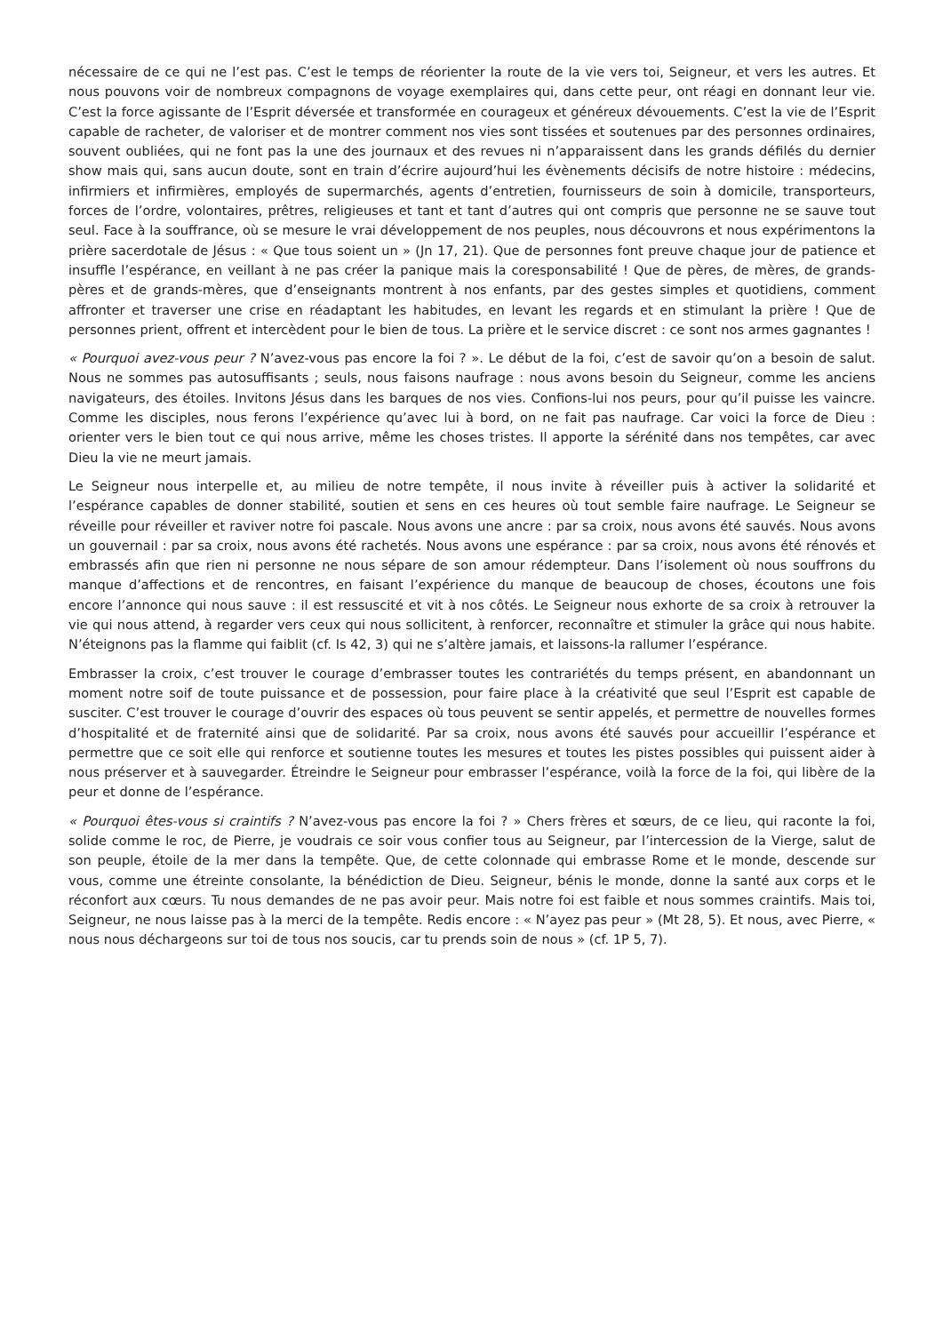nécessaire de ce qui ne l’est pas. C’est le temps de réorienter la route de la vie vers toi, Seigneur, et vers les autres. Et nous pouvons voir de nombreux compagnons de voyage exemplaires qui, dans cette peur, ont réagi en donnant leur vie. C’est la force agissante de l’Esprit déversée et transformée en courageux et généreux dévouements. C’est la vie de l’Esprit capable de racheter, de valoriser et de montrer comment nos vies sont tissées et soutenues par des personnes ordinaires, souvent oubliées, qui ne font pas la une des journaux et des revues ni n’apparaissent dans les grands défilés du dernier show mais qui, sans aucun doute, sont en train d’écrire aujourd’hui les évènements décisifs de notre histoire : médecins, infirmiers et infirmières, employés de supermarchés, agents d’entretien, fournisseurs de soin à domicile, transporteurs, forces de l’ordre, volontaires, prêtres, religieuses et tant et tant d’autres qui ont compris que personne ne se sauve tout seul. Face à la souffrance, où se mesure le vrai développement de nos peuples, nous découvrons et nous expérimentons la prière sacerdotale de Jésus : « Que tous soient un » (Jn 17, 21). Que de personnes font preuve chaque jour de patience et insuffle l’espérance, en veillant à ne pas créer la panique mais la coresponsabilité ! Que de pères, de mères, de grands-pères et de grands-mères, que d’enseignants montrent à nos enfants, par des gestes simples et quotidiens, comment affronter et traverser une crise en réadaptant les habitudes, en levant les regards et en stimulant la prière ! Que de personnes prient, offrent et intercèdent pour le bien de tous. La prière et le service discret : ce sont nos armes gagnantes !
« Pourquoi avez-vous peur ? N’avez-vous pas encore la foi ? ». Le début de la foi, c’est de savoir qu’on a besoin de salut. Nous ne sommes pas autosuffisants ; seuls, nous faisons naufrage : nous avons besoin du Seigneur, comme les anciens navigateurs, des étoiles. Invitons Jésus dans les barques de nos vies. Confions-lui nos peurs, pour qu’il puisse les vaincre. Comme les disciples, nous ferons l’expérience qu’avec lui à bord, on ne fait pas naufrage. Car voici la force de Dieu : orienter vers le bien tout ce qui nous arrive, même les choses tristes. Il apporte la sérénité dans nos tempêtes, car avec Dieu la vie ne meurt jamais.
Le Seigneur nous interpelle et, au milieu de notre tempête, il nous invite à réveiller puis à activer la solidarité et l’espérance capables de donner stabilité, soutien et sens en ces heures où tout semble faire naufrage. Le Seigneur se réveille pour réveiller et raviver notre foi pascale. Nous avons une ancre : par sa croix, nous avons été sauvés. Nous avons un gouvernail : par sa croix, nous avons été rachetés. Nous avons une espérance : par sa croix, nous avons été rénovés et embrassés afin que rien ni personne ne nous sépare de son amour rédempteur. Dans l’isolement où nous souffrons du manque d’affections et de rencontres, en faisant l’expérience du manque de beaucoup de choses, écoutons une fois encore l’annonce qui nous sauve : il est ressuscité et vit à nos côtés. Le Seigneur nous exhorte de sa croix à retrouver la vie qui nous attend, à regarder vers ceux qui nous sollicitent, à renforcer, reconnaître et stimuler la grâce qui nous habite. N’éteignons pas la flamme qui faiblit (cf. Is 42, 3) qui ne s’altère jamais, et laissons-la rallumer l’espérance.
Embrasser la croix, c’est trouver le courage d’embrasser toutes les contrariétés du temps présent, en abandonnant un moment notre soif de toute puissance et de possession, pour faire place à la créativité que seul l’Esprit est capable de susciter. C’est trouver le courage d’ouvrir des espaces où tous peuvent se sentir appelés, et permettre de nouvelles formes d’hospitalité et de fraternité ainsi que de solidarité. Par sa croix, nous avons été sauvés pour accueillir l’espérance et permettre que ce soit elle qui renforce et soutienne toutes les mesures et toutes les pistes possibles qui puissent aider à nous préserver et à sauvegarder. Étreindre le Seigneur pour embrasser l’espérance, voilà la force de la foi, qui libère de la peur et donne de l’espérance.
« Pourquoi êtes-vous si craintifs ? N’avez-vous pas encore la foi ? » Chers frères et sœurs, de ce lieu, qui raconte la foi, solide comme le roc, de Pierre, je voudrais ce soir vous confier tous au Seigneur, par l’intercession de la Vierge, salut de son peuple, étoile de la mer dans la tempête. Que, de cette colonnade qui embrasse Rome et le monde, descende sur vous, comme une étreinte consolante, la bénédiction de Dieu. Seigneur, bénis le monde, donne la santé aux corps et le réconfort aux cœurs. Tu nous demandes de ne pas avoir peur. Mais notre foi est faible et nous sommes craintifs. Mais toi, Seigneur, ne nous laisse pas à la merci de la tempête. Redis encore : « N’ayez pas peur » (Mt 28, 5). Et nous, avec Pierre, « nous nous déchargeons sur toi de tous nos soucis, car tu prends soin de nous » (cf. 1P 5, 7).